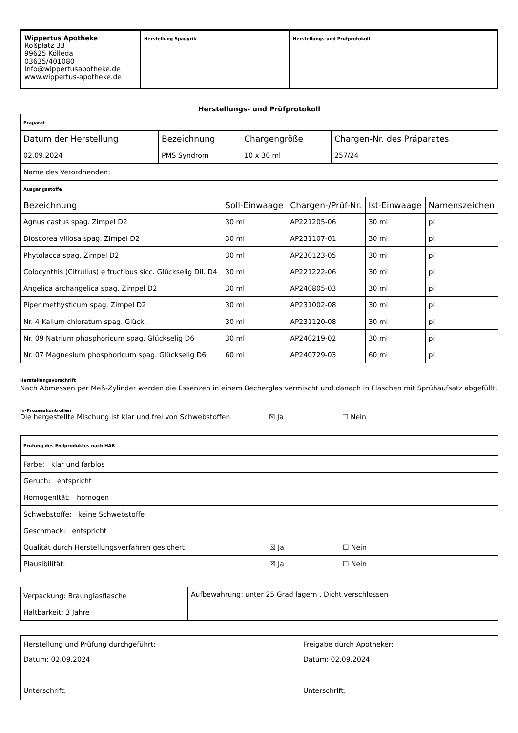| Wippertus Apotheke Roßplatz 33 99625 Kölleda 03635/401080 Info@wippertusapotheke.de www.wippertus-apotheke.de | Herstellung Spagyrik | Herstellungs-und Prüfprotokoll |
Herstellungs- und Prüfprotokoll
| Präparat | | | |
| Datum der Herstellung | Bezeichnung | Chargengröße | Chargen-Nr. des Präparates |
| 02.09.2024 | PMS Syndrom | 10 x 30 ml | 257/24 |
| Name des Verordnenden: | | | |
| Ausgangsstoffe | | | | |
| Bezeichnung | Soll-Einwaage | Chargen-/Prüf-Nr. | Ist-Einwaage | Namenszeichen |
| Agnus castus spag. Zimpel D2 | 30 ml | AP221205-06 | 30 ml | pi |
| Dioscorea villosa spag. Zimpel D2 | 30 ml | AP231107-01 | 30 ml | pi |
| Phytolacca spag. Zimpel D2 | 30 ml | AP230123-05 | 30 ml | pi |
| Colocynthis (Citrullus) e fructibus sicc. Glückselig Dil. D4 | 30 ml | AP221222-06 | 30 ml | pi |
| Angelica archangelica spag. Zimpel D2 | 30 ml | AP240805-03 | 30 ml | pi |
| Piper methysticum spag. Zimpel D2 | 30 ml | AP231002-08 | 30 ml | pi |
| Nr. 4 Kalium chloratum spag. Glück. | 30 ml | AP231120-08 | 30 ml | pi |
| Nr. 09 Natrium phosphoricum spag. Glückselig D6 | 30 ml | AP240219-02 | 30 ml | pi |
| Nr. 07 Magnesium phosphoricum spag. Glückselig D6 | 60 ml | AP240729-03 | 60 ml | pi |
Herstellungsvorschrift
Nach Abmessen per Meß-Zylinder werden die Essenzen in einem Becherglas vermischt und danach in Flaschen mit Sprühaufsatz abgefüllt.
In-Prozesskontrollen
Die hergestellte Mischung ist klar und frei von Schwebstoffen ☒ Ja ☐ Nein
| Prüfung des Endproduktes nach HAB |
| Farbe: klar und farblos |
| Geruch: entspricht |
| Homogenität: homogen |
| Schwebstoffe: keine Schwebstoffe |
| Geschmack: entspricht |
| Qualität durch Herstellungsverfahren gesichert ☒ Ja ☐ Nein |
| Plausibilität: ☒ Ja ☐ Nein |
| Verpackung: Braunglasflasche | Aufbewahrung: unter 25 Grad lagern , Dicht verschlossen |
| Haltbarkeit: 3 Jahre | |
| Herstellung und Prüfung durchgeführt: | Freigabe durch Apotheker: |
| Datum: 02.09.2024 Unterschrift: | Datum: 02.09.2024 Unterschrift: |